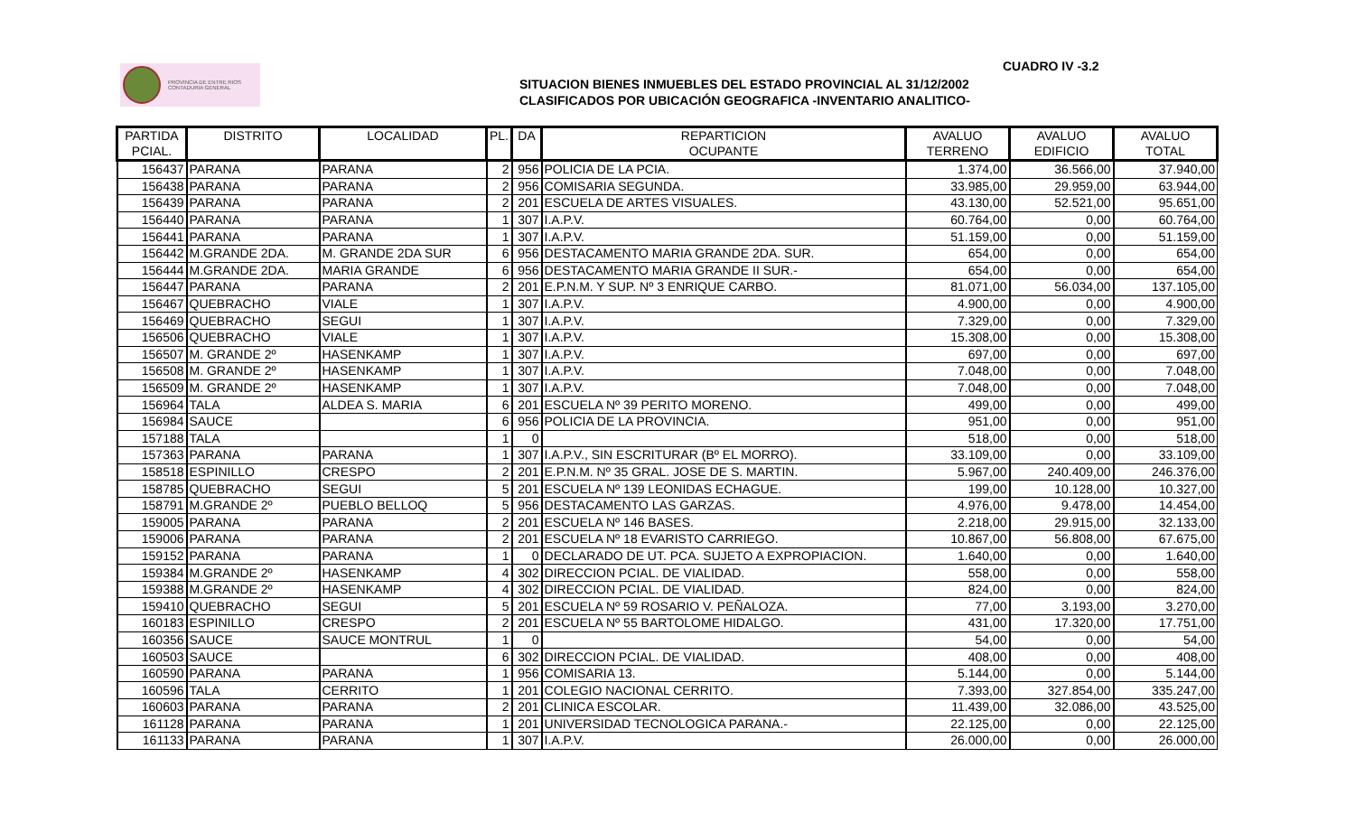PROVINCIA DE ENTRE RIOS
CONTADURIA GENERAL
CUADRO IV -3.2
SITUACION BIENES INMUEBLES DEL ESTADO PROVINCIAL AL 31/12/2002
CLASIFICADOS POR UBICACIÓN GEOGRAFICA -INVENTARIO ANALITICO-
| PARTIDA PCIAL. | DISTRITO | LOCALIDAD | PL. | DA | REPARTICION OCUPANTE | AVALUO TERRENO | AVALUO EDIFICIO | AVALUO TOTAL |
| --- | --- | --- | --- | --- | --- | --- | --- | --- |
| 156437 | PARANA | PARANA | 2 | 956 | POLICIA DE LA PCIA. | 1.374,00 | 36.566,00 | 37.940,00 |
| 156438 | PARANA | PARANA | 2 | 956 | COMISARIA SEGUNDA. | 33.985,00 | 29.959,00 | 63.944,00 |
| 156439 | PARANA | PARANA | 2 | 201 | ESCUELA DE ARTES VISUALES. | 43.130,00 | 52.521,00 | 95.651,00 |
| 156440 | PARANA | PARANA | 1 | 307 | I.A.P.V. | 60.764,00 | 0,00 | 60.764,00 |
| 156441 | PARANA | PARANA | 1 | 307 | I.A.P.V. | 51.159,00 | 0,00 | 51.159,00 |
| 156442 | M.GRANDE 2DA. | M. GRANDE 2DA SUR | 6 | 956 | DESTACAMENTO MARIA GRANDE 2DA. SUR. | 654,00 | 0,00 | 654,00 |
| 156444 | M.GRANDE 2DA. | MARIA GRANDE | 6 | 956 | DESTACAMENTO MARIA GRANDE II SUR.- | 654,00 | 0,00 | 654,00 |
| 156447 | PARANA | PARANA | 2 | 201 | E.P.N.M. Y SUP. Nº 3 ENRIQUE CARBO. | 81.071,00 | 56.034,00 | 137.105,00 |
| 156467 | QUEBRACHO | VIALE | 1 | 307 | I.A.P.V. | 4.900,00 | 0,00 | 4.900,00 |
| 156469 | QUEBRACHO | SEGUI | 1 | 307 | I.A.P.V. | 7.329,00 | 0,00 | 7.329,00 |
| 156506 | QUEBRACHO | VIALE | 1 | 307 | I.A.P.V. | 15.308,00 | 0,00 | 15.308,00 |
| 156507 | M. GRANDE 2º | HASENKAMP | 1 | 307 | I.A.P.V. | 697,00 | 0,00 | 697,00 |
| 156508 | M. GRANDE 2º | HASENKAMP | 1 | 307 | I.A.P.V. | 7.048,00 | 0,00 | 7.048,00 |
| 156509 | M. GRANDE 2º | HASENKAMP | 1 | 307 | I.A.P.V. | 7.048,00 | 0,00 | 7.048,00 |
| 156964 | TALA | ALDEA S. MARIA | 6 | 201 | ESCUELA Nº 39 PERITO MORENO. | 499,00 | 0,00 | 499,00 |
| 156984 | SAUCE | | 6 | 956 | POLICIA DE LA PROVINCIA. | 951,00 | 0,00 | 951,00 |
| 157188 | TALA | | 1 | 0 | | 518,00 | 0,00 | 518,00 |
| 157363 | PARANA | PARANA | 1 | 307 | I.A.P.V., SIN ESCRITURAR (Bº EL MORRO). | 33.109,00 | 0,00 | 33.109,00 |
| 158518 | ESPINILLO | CRESPO | 2 | 201 | E.P.N.M. Nº 35 GRAL. JOSE DE S. MARTIN. | 5.967,00 | 240.409,00 | 246.376,00 |
| 158785 | QUEBRACHO | SEGUI | 5 | 201 | ESCUELA Nº 139 LEONIDAS ECHAGUE. | 199,00 | 10.128,00 | 10.327,00 |
| 158791 | M.GRANDE 2º | PUEBLO BELLOQ | 5 | 956 | DESTACAMENTO LAS GARZAS. | 4.976,00 | 9.478,00 | 14.454,00 |
| 159005 | PARANA | PARANA | 2 | 201 | ESCUELA Nº 146 BASES. | 2.218,00 | 29.915,00 | 32.133,00 |
| 159006 | PARANA | PARANA | 2 | 201 | ESCUELA Nº 18 EVARISTO CARRIEGO. | 10.867,00 | 56.808,00 | 67.675,00 |
| 159152 | PARANA | PARANA | 1 | 0 | DECLARADO DE UT. PCA. SUJETO A EXPROPIACION. | 1.640,00 | 0,00 | 1.640,00 |
| 159384 | M.GRANDE 2º | HASENKAMP | 4 | 302 | DIRECCION PCIAL. DE VIALIDAD. | 558,00 | 0,00 | 558,00 |
| 159388 | M.GRANDE 2º | HASENKAMP | 4 | 302 | DIRECCION PCIAL. DE VIALIDAD. | 824,00 | 0,00 | 824,00 |
| 159410 | QUEBRACHO | SEGUI | 5 | 201 | ESCUELA Nº 59 ROSARIO V. PEÑALOZA. | 77,00 | 3.193,00 | 3.270,00 |
| 160183 | ESPINILLO | CRESPO | 2 | 201 | ESCUELA Nº 55 BARTOLOME HIDALGO. | 431,00 | 17.320,00 | 17.751,00 |
| 160356 | SAUCE | SAUCE MONTRUL | 1 | 0 | | 54,00 | 0,00 | 54,00 |
| 160503 | SAUCE | | 6 | 302 | DIRECCION PCIAL. DE VIALIDAD. | 408,00 | 0,00 | 408,00 |
| 160590 | PARANA | PARANA | 1 | 956 | COMISARIA 13. | 5.144,00 | 0,00 | 5.144,00 |
| 160596 | TALA | CERRITO | 1 | 201 | COLEGIO NACIONAL CERRITO. | 7.393,00 | 327.854,00 | 335.247,00 |
| 160603 | PARANA | PARANA | 2 | 201 | CLINICA ESCOLAR. | 11.439,00 | 32.086,00 | 43.525,00 |
| 161128 | PARANA | PARANA | 1 | 201 | UNIVERSIDAD TECNOLOGICA PARANA.- | 22.125,00 | 0,00 | 22.125,00 |
| 161133 | PARANA | PARANA | 1 | 307 | I.A.P.V. | 26.000,00 | 0,00 | 26.000,00 |